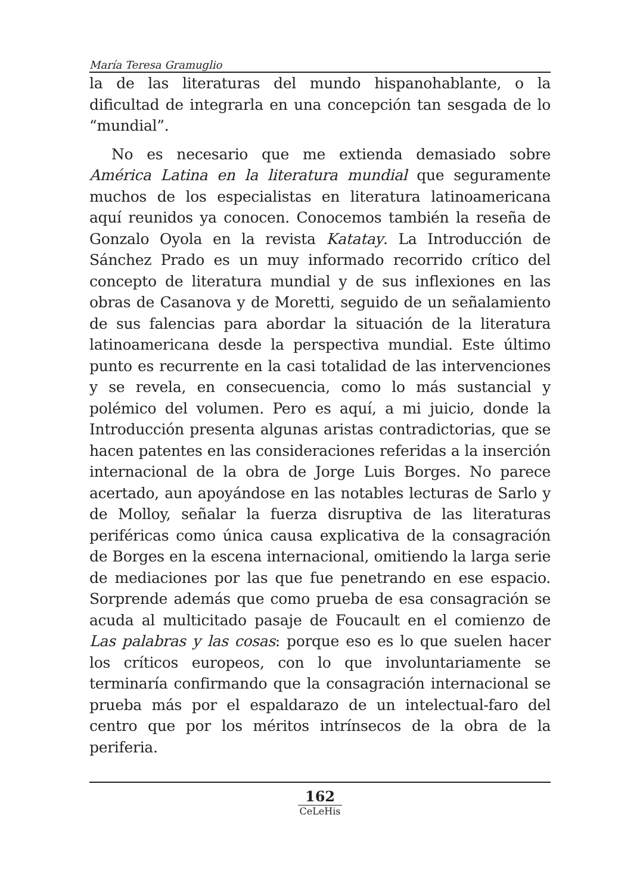María Teresa Gramuglio
la de las literaturas del mundo hispanohablante, o la dificultad de integrarla en una concepción tan sesgada de lo “mundial”.
No es necesario que me extienda demasiado sobre América Latina en la literatura mundial que seguramente muchos de los especialistas en literatura latinoamericana aquí reunidos ya conocen. Conocemos también la reseña de Gonzalo Oyola en la revista Katatay. La Introducción de Sánchez Prado es un muy informado recorrido crítico del concepto de literatura mundial y de sus inflexiones en las obras de Casanova y de Moretti, seguido de un señalamiento de sus falencias para abordar la situación de la literatura latinoamericana desde la perspectiva mundial. Este último punto es recurrente en la casi totalidad de las intervenciones y se revela, en consecuencia, como lo más sustancial y polémico del volumen. Pero es aquí, a mi juicio, donde la Introducción presenta algunas aristas contradictorias, que se hacen patentes en las consideraciones referidas a la inserción internacional de la obra de Jorge Luis Borges. No parece acertado, aun apoyándose en las notables lecturas de Sarlo y de Molloy, señalar la fuerza disruptiva de las literaturas periféricas como única causa explicativa de la consagración de Borges en la escena internacional, omitiendo la larga serie de mediaciones por las que fue penetrando en ese espacio. Sorprende además que como prueba de esa consagración se acuda al multicitado pasaje de Foucault en el comienzo de Las palabras y las cosas: porque eso es lo que suelen hacer los críticos europeos, con lo que involuntariamente se terminaría confirmando que la consagración internacional se prueba más por el espaldarazo de un intelectual-faro del centro que por los méritos intrínsecos de la obra de la periferia.
162
CeLeHis